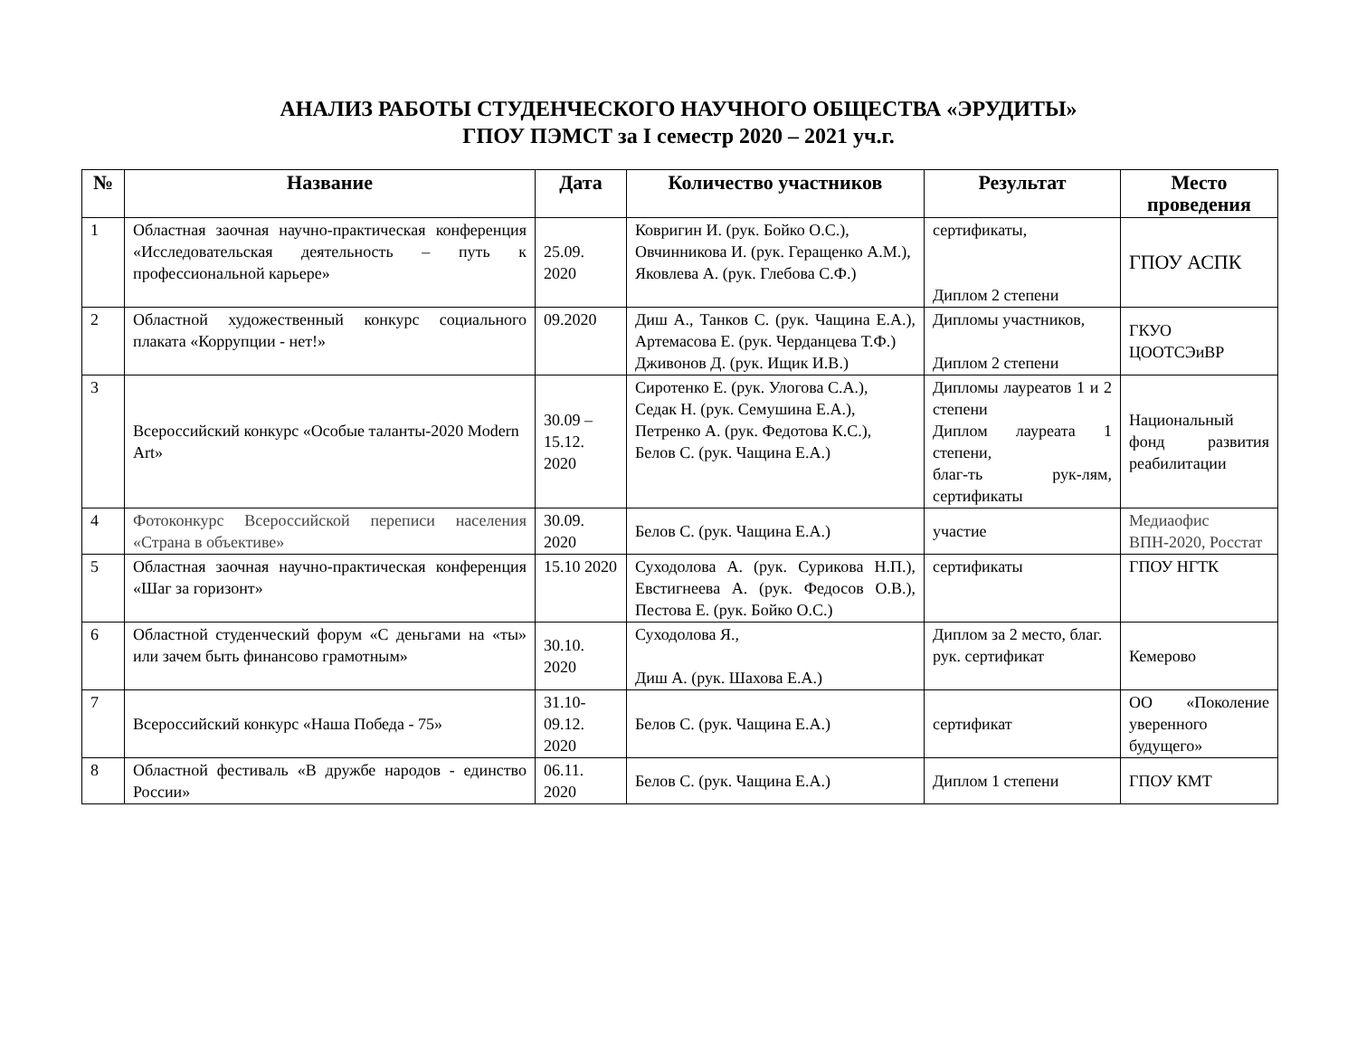АНАЛИЗ РАБОТЫ СТУДЕНЧЕСКОГО НАУЧНОГО ОБЩЕСТВА «ЭРУДИТЫ»
ГПОУ ПЭМСТ за I семестр 2020 – 2021 уч.г.
| № | Название | Дата | Количество участников | Результат | Место проведения |
| --- | --- | --- | --- | --- | --- |
| 1 | Областная заочная научно-практическая конференция «Исследовательская деятельность – путь к профессиональной карьере» | 25.09. 2020 | Ковригин И. (рук. Бойко О.С.), Овчинникова И. (рук. Геращенко А.М.), Яковлева А. (рук. Глебова С.Ф.) | сертификаты, Диплом 2 степени | ГПОУ АСПК |
| 2 | Областной художественный конкурс социального плаката «Коррупции - нет!» | 09.2020 | Диш А., Танков С. (рук. Чащина Е.А.), Артемасова Е. (рук. Черданцева Т.Ф.) Дживонов Д. (рук. Ищик И.В.) | Дипломы участников, Диплом 2 степени | ГКУО ЦООТСЭиВР |
| 3 | Всероссийский конкурс «Особые таланты-2020 Modern Art» | 30.09 – 15.12. 2020 | Сиротенко Е. (рук. Улогова С.А.), Седак Н. (рук. Семушина Е.А.), Петренко А. (рук. Федотова К.С.), Белов С. (рук. Чащина Е.А.) | Дипломы лауреатов 1 и 2 степени Диплом лауреата 1 степени, благ-ть рук-лям, сертификаты | Национальный фонд развития реабилитации |
| 4 | Фотоконкурс Всероссийской переписи населения «Страна в объективе» | 30.09. 2020 | Белов С. (рук. Чащина Е.А.) | участие | Медиаофис ВПН-2020, Росстат |
| 5 | Областная заочная научно-практическая конференция «Шаг за горизонт» | 15.10 2020 | Суходолова А. (рук. Сурикова Н.П.), Евстигнеева А. (рук. Федосов О.В.), Пестова Е. (рук. Бойко О.С.) | сертификаты | ГПОУ НГТК |
| 6 | Областной студенческий форум «С деньгами на «ты» или зачем быть финансово грамотным» | 30.10. 2020 | Суходолова Я., Диш А. (рук. Шахова Е.А.) | Диплом за 2 место, благ. рук. сертификат | Кемерово |
| 7 | Всероссийский конкурс «Наша Победа - 75» | 31.10-09.12. 2020 | Белов С. (рук. Чащина Е.А.) | сертификат | ОО «Поколение уверенного будущего» |
| 8 | Областной фестиваль «В дружбе народов - единство России» | 06.11. 2020 | Белов С. (рук. Чащина Е.А.) | Диплом 1 степени | ГПОУ КМТ |